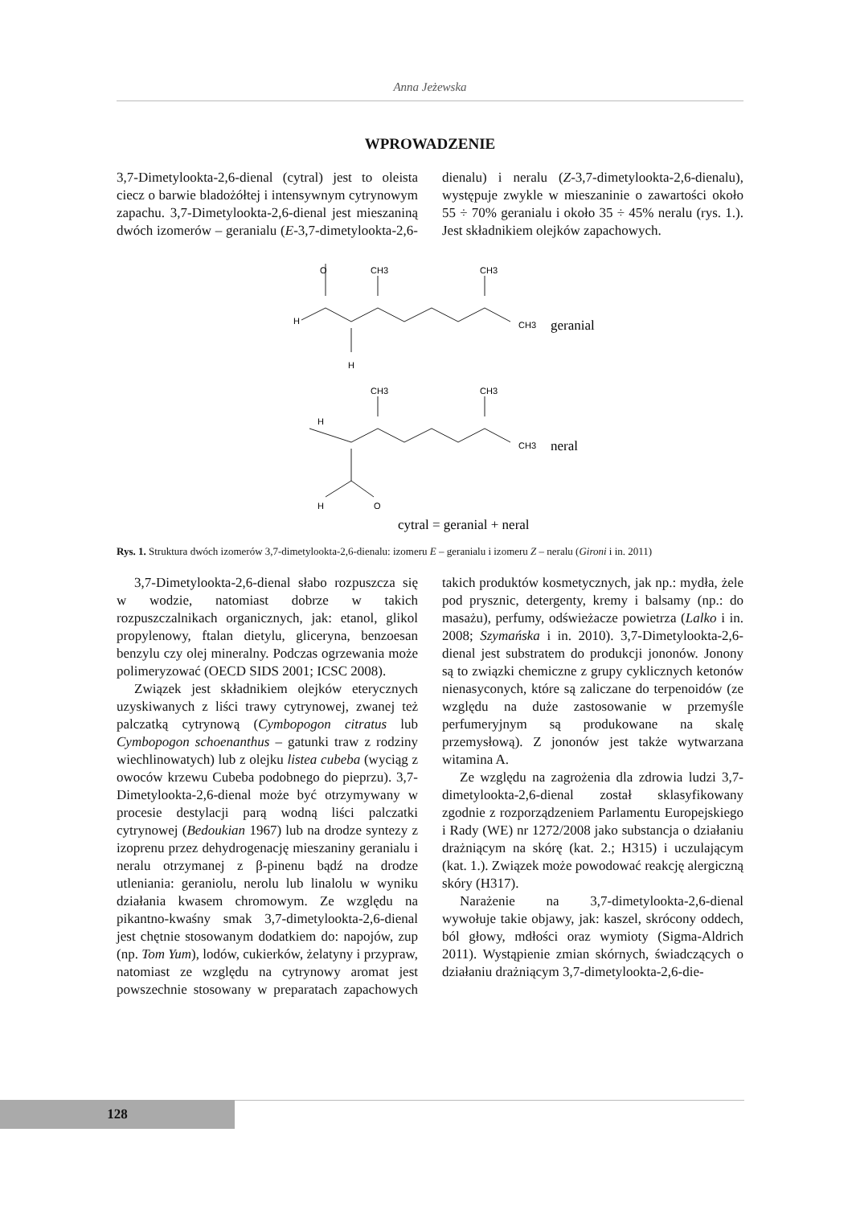Anna Jeżewska
WPROWADZENIE
3,7-Dimetylookta-2,6-dienal (cytral) jest to oleista ciecz o barwie bladożółtej i intensywnym cytrynowym zapachu. 3,7-Dimetylookta-2,6-dienal jest mieszaniną dwóch izomerów – geranialu (E-3,7-dimetylookta-2,6-dienalu) i neralu (Z-3,7-dimetylookta-2,6-dienalu), występuje zwykle w mieszaninie o zawartości około 55 ÷ 70% geranialu i około 35 ÷ 45% neralu (rys. 1.). Jest składnikiem olejków zapachowych.
O
CH3
CH3
H
CH3
geranial
H
CH3
CH3
H
CH3
neral
H
O
cytral = geranial + neral
Rys. 1. Struktura dwóch izomerów 3,7-dimetylookta-2,6-dienalu: izomeru E – geranialu i izomeru Z – neralu (Gironi i in. 2011)
3,7-Dimetylookta-2,6-dienal słabo rozpuszcza się w wodzie, natomiast dobrze w takich rozpuszczalnikach organicznych, jak: etanol, glikol propylenowy, ftalan dietylu, gliceryna, benzoesan benzylu czy olej mineralny. Podczas ogrzewania może polimeryzować (OECD SIDS 2001; ICSC 2008).
Związek jest składnikiem olejków eterycznych uzyskiwanych z liści trawy cytrynowej, zwanej też palczatką cytrynową (Cymbopogon citratus lub Cymbopogon schoenanthus – gatunki traw z rodziny wiechlinowatych) lub z olejku listea cubeba (wyciąg z owoców krzewu Cubeba podobnego do pieprzu). 3,7-Dimetylookta-2,6-dienal może być otrzymywany w procesie destylacji parą wodną liści palczatki cytrynowej (Bedoukian 1967) lub na drodze syntezy z izoprenu przez dehydrogenację mieszaniny geranialu i neralu otrzymanej z β-pinenu bądź na drodze utleniania: geraniolu, nerolu lub linalolu w wyniku działania kwasem chromowym. Ze względu na pikantno-kwaśny smak 3,7-dimetylookta-2,6-dienal jest chętnie stosowanym dodatkiem do: napojów, zup (np. Tom Yum), lodów, cukierków, żelatyny i przypraw, natomiast ze względu na cytrynowy aromat jest powszechnie stosowany w preparatach zapachowych takich produktów kosmetycznych, jak np.: mydła, żele pod prysznic, detergenty, kremy i balsamy (np.: do masażu), perfumy, odświeżacze powietrza (Lalko i in. 2008; Szymańska i in. 2010). 3,7-Dimetylookta-2,6-dienal jest substratem do produkcji jononów. Jonony są to związki chemiczne z grupy cyklicznych ketonów nienasyconych, które są zaliczane do terpenoidów (ze względu na duże zastosowanie w przemyśle perfumeryjnym są produkowane na skalę przemysłową). Z jononów jest także wytwarzana witamina A.
Ze względu na zagrożenia dla zdrowia ludzi 3,7-dimetylookta-2,6-dienal został sklasyfikowany zgodnie z rozporządzeniem Parlamentu Europejskiego i Rady (WE) nr 1272/2008 jako substancja o działaniu drażniącym na skórę (kat. 2.; H315) i uczulającym (kat. 1.). Związek może powodować reakcję alergiczną skóry (H317).
Narażenie na 3,7-dimetylookta-2,6-dienal wywołuje takie objawy, jak: kaszel, skrócony oddech, ból głowy, mdłości oraz wymioty (Sigma-Aldrich 2011). Wystąpienie zmian skórnych, świadczących o działaniu drażniącym 3,7-dimetylookta-2,6-die-
128